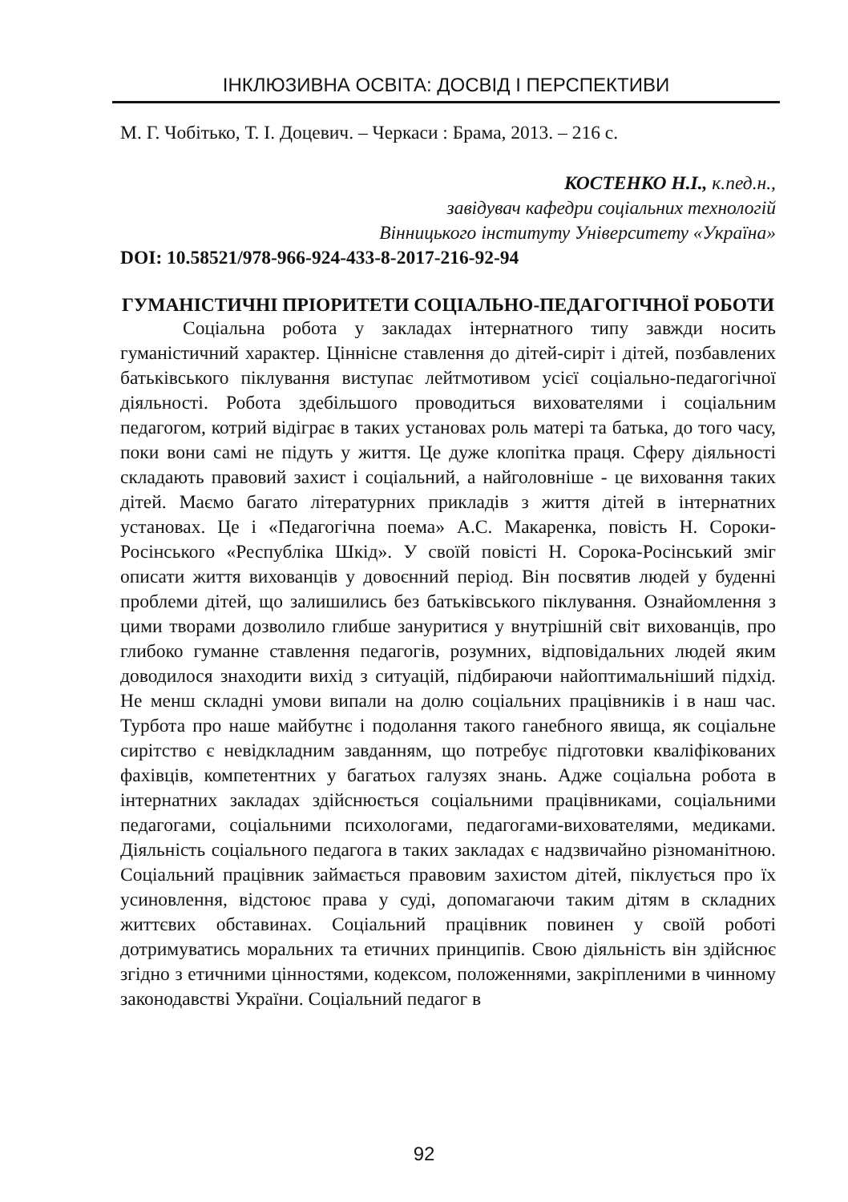ІНКЛЮЗИВНА ОСВІТА: ДОСВІД І ПЕРСПЕКТИВИ
М. Г. Чобітько, Т. І. Доцевич. – Черкаси : Брама, 2013. – 216 с.
КОСТЕНКО Н.І., к.пед.н.,
завідувач кафедри соціальних технологій
Вінницького інституту Університету «Україна»
DOI: 10.58521/978-966-924-433-8-2017-216-92-94
ГУМАНІСТИЧНІ ПРІОРИТЕТИ СОЦІАЛЬНО-ПЕДАГОГІЧНОЇ РОБОТИ
Соціальна робота у закладах інтернатного типу завжди носить гуманістичний характер. Ціннісне ставлення до дітей-сиріт і дітей, позбавлених батьківського піклування виступає лейтмотивом усієї соціально-педагогічної діяльності. Робота здебільшого проводиться вихователями і соціальним педагогом, котрий відіграє в таких установах роль матері та батька, до того часу, поки вони самі не підуть у життя. Це дуже клопітка праця. Сферу діяльності складають правовий захист і соціальний, а найголовніше - це виховання таких дітей. Маємо багато літературних прикладів з життя дітей в інтернатних установах. Це і «Педагогічна поема» А.С. Макаренка, повість Н. Сороки-Росінського «Республіка Шкід». У своїй повісті Н. Сорока-Росінський зміг описати життя вихованців у довоєнний період. Він посвятив людей у буденні проблеми дітей, що залишились без батьківського піклування. Ознайомлення з цими творами дозволило глибше зануритися у внутрішній світ вихованців, про глибоко гуманне ставлення педагогів, розумних, відповідальних людей яким доводилося знаходити вихід з ситуацій, підбираючи найоптимальніший підхід. Не менш складні умови випали на долю соціальних працівників і в наш час. Турбота про наше майбутнє і подолання такого ганебного явища, як соціальне сирітство є невідкладним завданням, що потребує підготовки кваліфікованих фахівців, компетентних у багатьох галузях знань. Адже соціальна робота в інтернатних закладах здійснюється соціальними працівниками, соціальними педагогами, соціальними психологами, педагогами-вихователями, медиками. Діяльність соціального педагога в таких закладах є надзвичайно різноманітною. Соціальний працівник займається правовим захистом дітей, піклується про їх усиновлення, відстоює права у суді, допомагаючи таким дітям в складних життєвих обставинах. Соціальний працівник повинен у своїй роботі дотримуватись моральних та етичних принципів. Свою діяльність він здійснює згідно з етичними цінностями, кодексом, положеннями, закріпленими в чинному законодавстві України. Соціальний педагог в
92